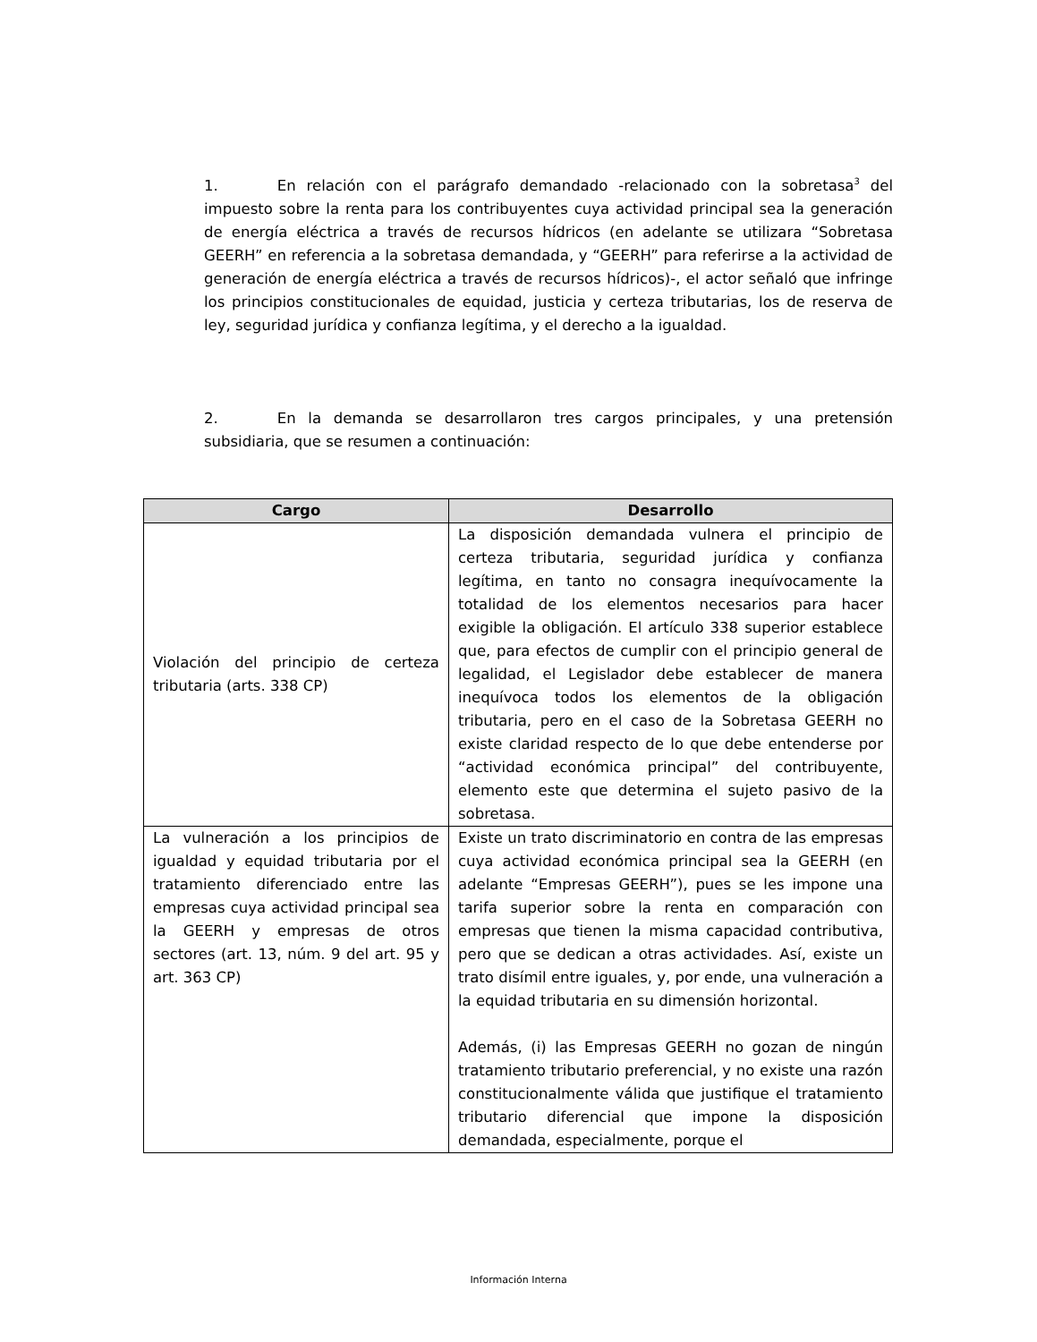1. En relación con el parágrafo demandado -relacionado con la sobretasa<sup>3</sup> del impuesto sobre la renta para los contribuyentes cuya actividad principal sea la generación de energía eléctrica a través de recursos hídricos (en adelante se utilizara “Sobretasa GEERH” en referencia a la sobretasa demandada, y “GEERH” para referirse a la actividad de generación de energía eléctrica a través de recursos hídricos)-, el actor señaló que infringe los principios constitucionales de equidad, justicia y certeza tributarias, los de reserva de ley, seguridad jurídica y confianza legítima, y el derecho a la igualdad.
2. En la demanda se desarrollaron tres cargos principales, y una pretensión subsidiaria, que se resumen a continuación:
| Cargo | Desarrollo |
| --- | --- |
| Violación del principio de certeza tributaria (arts. 338 CP) | La disposición demandada vulnera el principio de certeza tributaria, seguridad jurídica y confianza legítima, en tanto no consagra inequívocamente la totalidad de los elementos necesarios para hacer exigible la obligación. El artículo 338 superior establece que, para efectos de cumplir con el principio general de legalidad, el Legislador debe establecer de manera inequívoca todos los elementos de la obligación tributaria, pero en el caso de la Sobretasa GEERH no existe claridad respecto de lo que debe entenderse por “actividad económica principal” del contribuyente, elemento este que determina el sujeto pasivo de la sobretasa. |
| La vulneración a los principios de igualdad y equidad tributaria por el tratamiento diferenciado entre las empresas cuya actividad principal sea la GEERH y empresas de otros sectores (art. 13, núm. 9 del art. 95 y art. 363 CP) | Existe un trato discriminatorio en contra de las empresas cuya actividad económica principal sea la GEERH (en adelante “Empresas GEERH”), pues se les impone una tarifa superior sobre la renta en comparación con empresas que tienen la misma capacidad contributiva, pero que se dedican a otras actividades. Así, existe un trato disímil entre iguales, y, por ende, una vulneración a la equidad tributaria en su dimensión horizontal. Además, (i) las Empresas GEERH no gozan de ningún tratamiento tributario preferencial, y no existe una razón constitucionalmente válida que justifique el tratamiento tributario diferencial que impone la disposición demandada, especialmente, porque el |
Información Interna